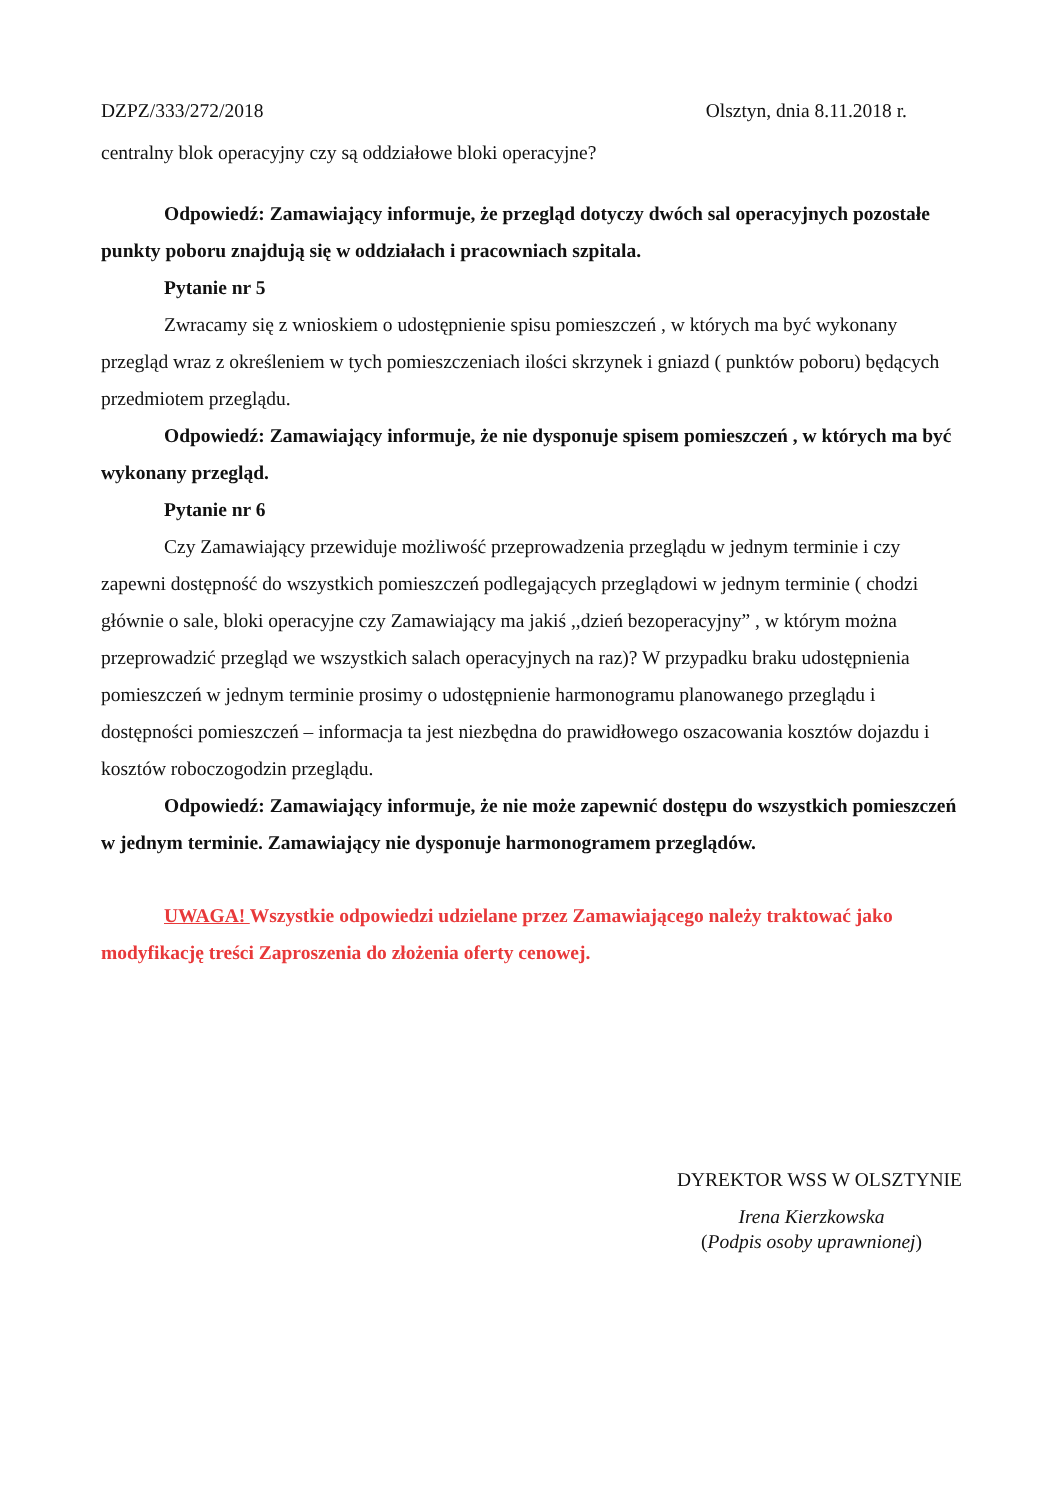DZPZ/333/272/2018 Olsztyn, dnia 8.11.2018 r.
centralny blok operacyjny czy są oddziałowe bloki operacyjne?
Odpowiedź: Zamawiający informuje, że przegląd dotyczy dwóch sal operacyjnych pozostałe punkty poboru znajdują się w oddziałach i pracowniach szpitala.
Pytanie nr 5
Zwracamy się z wnioskiem o udostępnienie spisu pomieszczeń , w których ma być wykonany przegląd wraz z określeniem w tych pomieszczeniach ilości skrzynek i gniazd ( punktów poboru) będących przedmiotem przeglądu.
Odpowiedź: Zamawiający informuje, że nie dysponuje spisem pomieszczeń , w których ma być wykonany przegląd.
Pytanie nr 6
Czy Zamawiający przewiduje możliwość przeprowadzenia przeglądu w jednym terminie i czy zapewni dostępność do wszystkich pomieszczeń podlegających przeglądowi w jednym terminie ( chodzi głównie o sale, bloki operacyjne czy Zamawiający ma jakiś ,,dzień bezoperacyjny” , w którym można przeprowadzić przegląd we wszystkich salach operacyjnych na raz)? W przypadku braku udostępnienia pomieszczeń w jednym terminie prosimy o udostępnienie harmonogramu planowanego przeglądu i dostępności pomieszczeń – informacja ta jest niezbędna do prawidłowego oszacowania kosztów dojazdu i kosztów roboczogodzin przeglądu.
Odpowiedź: Zamawiający informuje, że nie może zapewnić dostępu do wszystkich pomieszczeń w jednym terminie. Zamawiający nie dysponuje harmonogramem przeglądów.
UWAGA! Wszystkie odpowiedzi udzielane przez Zamawiającego należy traktować jako modyfikację treści Zaproszenia do złożenia oferty cenowej.
DYREKTOR WSS W OLSZTYNIE
Irena Kierzkowska
(Podpis osoby uprawnionej)